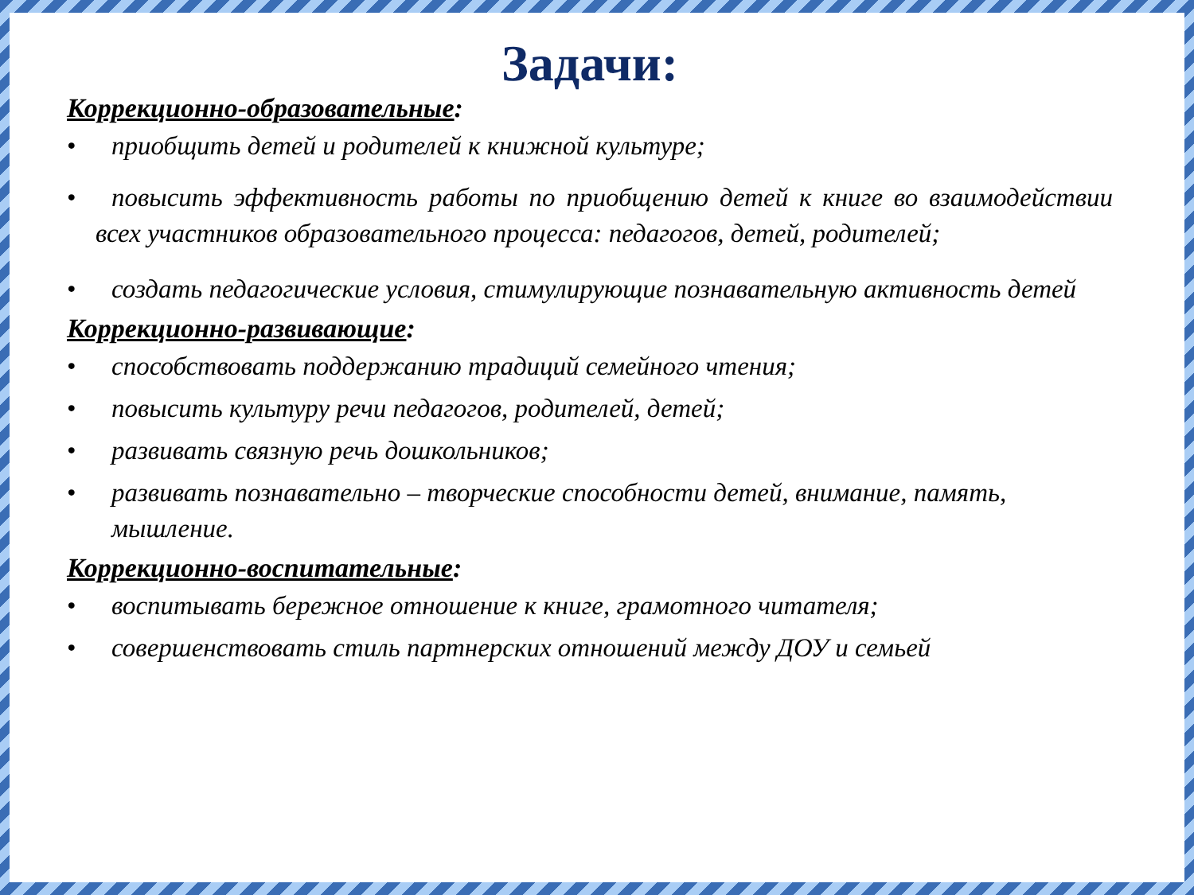Задачи:
Коррекционно-образовательные:
• приобщить детей и родителей к книжной культуре;
• повысить эффективность работы по приобщению детей к книге во взаимодействии всех участников образовательного процесса: педагогов, детей, родителей;
• создать педагогические условия, стимулирующие познавательную активность детей
Коррекционно-развивающие:
• способствовать поддержанию традиций семейного чтения;
• повысить культуру речи педагогов, родителей, детей;
• развивать связную речь дошкольников;
• развивать познавательно – творческие способности детей, внимание, память, мышление.
Коррекционно-воспитательные:
• воспитывать бережное отношение к книге, грамотного читателя;
• совершенствовать стиль партнерских отношений между ДОУ и семьей